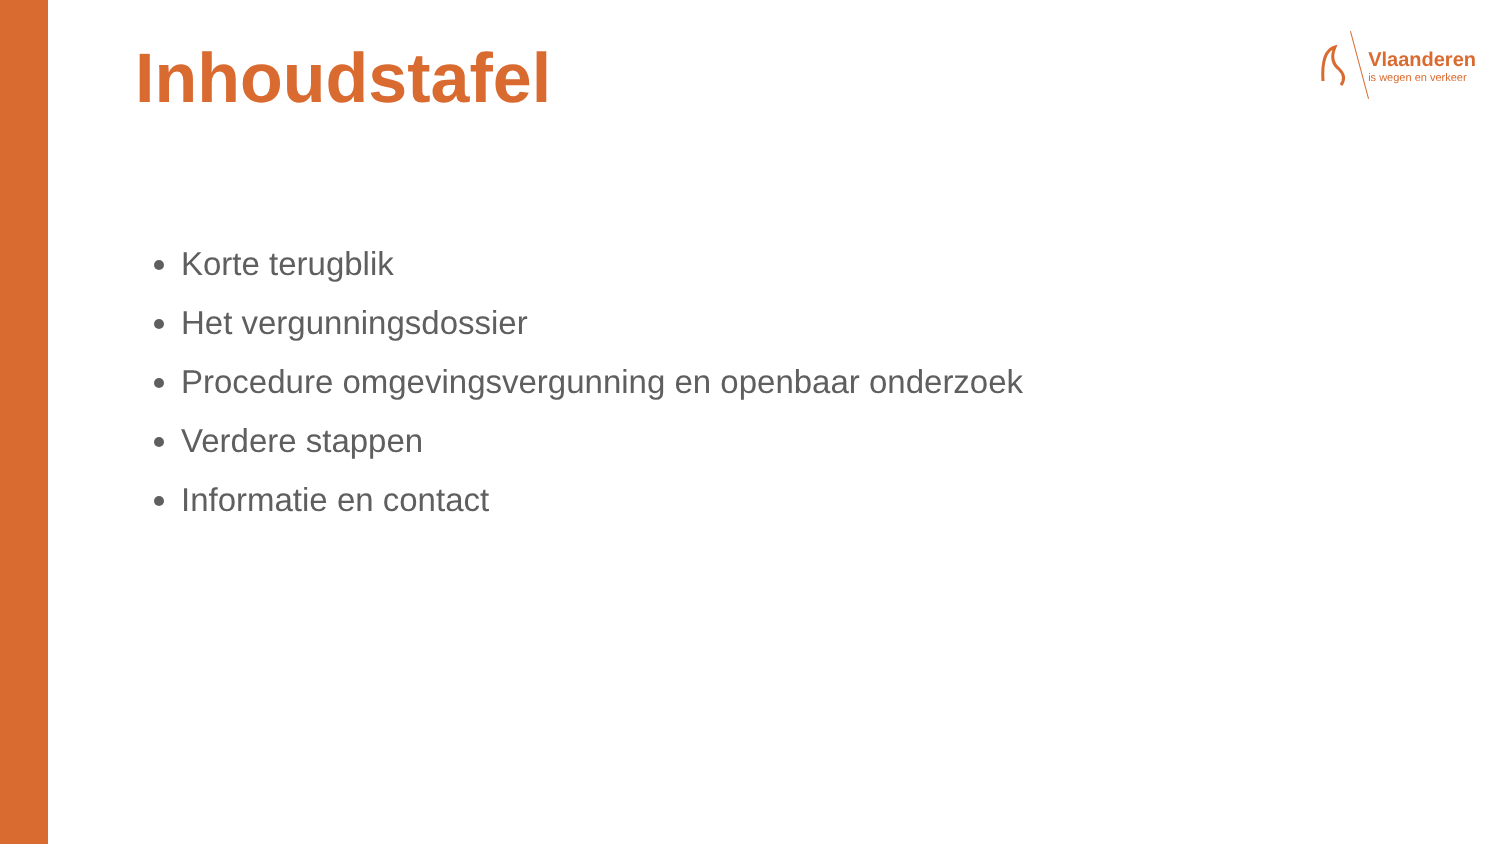Inhoudstafel
Vlaanderen
is wegen en verkeer
Korte terugblik
Het vergunningsdossier
Procedure omgevingsvergunning en openbaar onderzoek
Verdere stappen
Informatie en contact